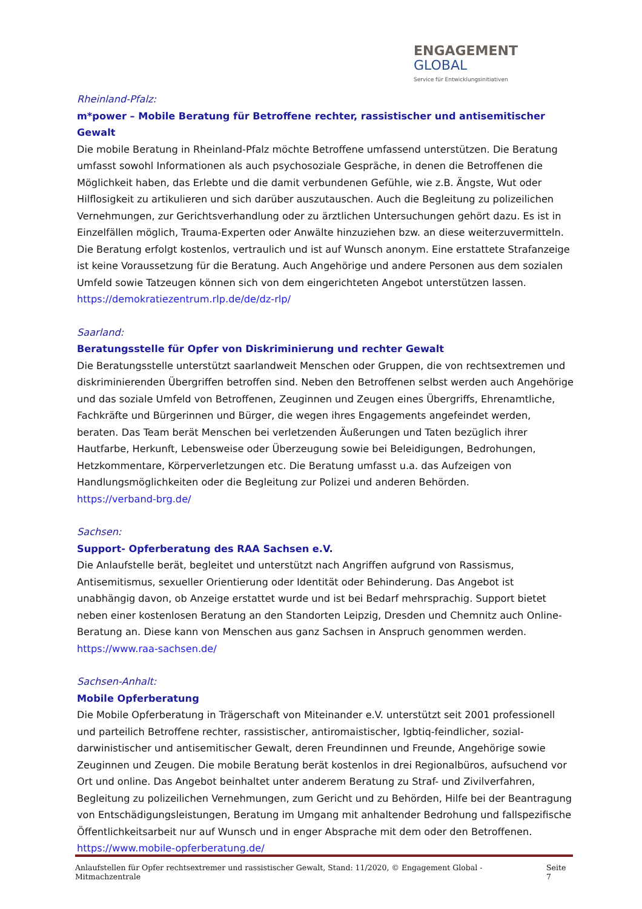ENGAGEMENT
GLOBAL
Service für Entwicklungsinitiativen
Rheinland-Pfalz:
m*power – Mobile Beratung für Betroffene rechter, rassistischer und antisemitischer Gewalt
Die mobile Beratung in Rheinland-Pfalz möchte Betroffene umfassend unterstützen. Die Beratung umfasst sowohl Informationen als auch psychosoziale Gespräche, in denen die Betroffenen die Möglichkeit haben, das Erlebte und die damit verbundenen Gefühle, wie z.B. Ängste, Wut oder Hilflosigkeit zu artikulieren und sich darüber auszutauschen. Auch die Begleitung zu polizeilichen Vernehmungen, zur Gerichtsverhandlung oder zu ärztlichen Untersuchungen gehört dazu. Es ist in Einzelfällen möglich, Trauma-Experten oder Anwälte hinzuziehen bzw. an diese weiterzuvermitteln. Die Beratung erfolgt kostenlos, vertraulich und ist auf Wunsch anonym. Eine erstattete Strafanzeige ist keine Voraussetzung für die Beratung. Auch Angehörige und andere Personen aus dem sozialen Umfeld sowie Tatzeugen können sich von dem eingerichteten Angebot unterstützen lassen.
https://demokratiezentrum.rlp.de/de/dz-rlp/
Saarland:
Beratungsstelle für Opfer von Diskriminierung und rechter Gewalt
Die Beratungsstelle unterstützt saarlandweit Menschen oder Gruppen, die von rechtsextremen und diskriminierenden Übergriffen betroffen sind. Neben den Betroffenen selbst werden auch Angehörige und das soziale Umfeld von Betroffenen, Zeuginnen und Zeugen eines Übergriffs, Ehrenamtliche, Fachkräfte und Bürgerinnen und Bürger, die wegen ihres Engagements angefeindet werden, beraten. Das Team berät Menschen bei verletzenden Äußerungen und Taten bezüglich ihrer Hautfarbe, Herkunft, Lebensweise oder Überzeugung sowie bei Beleidigungen, Bedrohungen, Hetzkommentare, Körperverletzungen etc. Die Beratung umfasst u.a. das Aufzeigen von Handlungsmöglichkeiten oder die Begleitung zur Polizei und anderen Behörden.
https://verband-brg.de/
Sachsen:
Support- Opferberatung des RAA Sachsen e.V.
Die Anlaufstelle berät, begleitet und unterstützt nach Angriffen aufgrund von Rassismus, Antisemitismus, sexueller Orientierung oder Identität oder Behinderung. Das Angebot ist unabhängig davon, ob Anzeige erstattet wurde und ist bei Bedarf mehrsprachig. Support bietet neben einer kostenlosen Beratung an den Standorten Leipzig, Dresden und Chemnitz auch Online-Beratung an. Diese kann von Menschen aus ganz Sachsen in Anspruch genommen werden.
https://www.raa-sachsen.de/
Sachsen-Anhalt:
Mobile Opferberatung
Die Mobile Opferberatung in Trägerschaft von Miteinander e.V. unterstützt seit 2001 professionell und parteilich Betroffene rechter, rassistischer, antiromaistischer, lgbtiq-feindlicher, sozial-darwinistischer und antisemitischer Gewalt, deren Freundinnen und Freunde, Angehörige sowie Zeuginnen und Zeugen. Die mobile Beratung berät kostenlos in drei Regionalbüros, aufsuchend vor Ort und online. Das Angebot beinhaltet unter anderem Beratung zu Straf- und Zivilverfahren, Begleitung zu polizeilichen Vernehmungen, zum Gericht und zu Behörden, Hilfe bei der Beantragung von Entschädigungsleistungen, Beratung im Umgang mit anhaltender Bedrohung und fallspezifische Öffentlichkeitsarbeit nur auf Wunsch und in enger Absprache mit dem oder den Betroffenen.
https://www.mobile-opferberatung.de/
Anlaufstellen für Opfer rechtsextremer und rassistischer Gewalt, Stand: 11/2020, © Engagement Global - Mitmachzentrale Seite 7